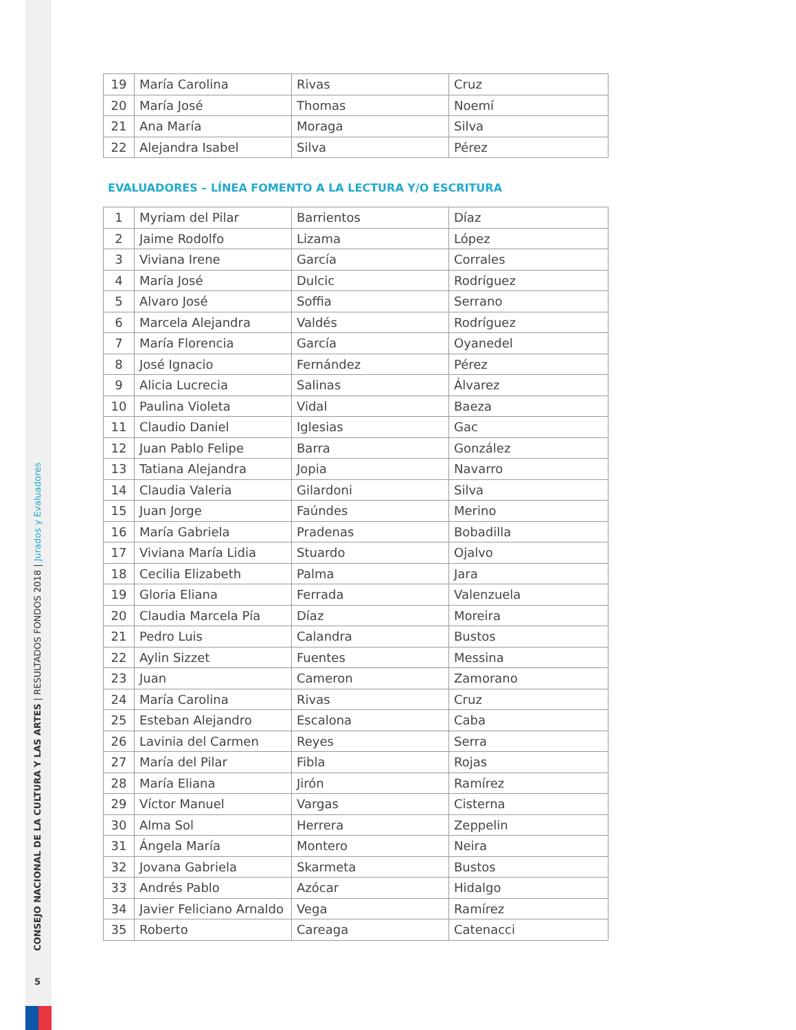CONSEJO NACIONAL DE LA CULTURA Y LAS ARTES | RESULTADOS FONDOS 2018 | Jurados y Evaluadores
5
| 19 | María Carolina | Rivas | Cruz |
| 20 | María José | Thomas | Noemí |
| 21 | Ana María | Moraga | Silva |
| 22 | Alejandra Isabel | Silva | Pérez |
EVALUADORES – LÍNEA FOMENTO A LA LECTURA Y/O ESCRITURA
| 1 | Myriam del Pilar | Barrientos | Díaz |
| 2 | Jaime Rodolfo | Lizama | López |
| 3 | Viviana Irene | García | Corrales |
| 4 | María José | Dulcic | Rodríguez |
| 5 | Alvaro José | Soffia | Serrano |
| 6 | Marcela Alejandra | Valdés | Rodríguez |
| 7 | María Florencia | García | Oyanedel |
| 8 | José Ignacio | Fernández | Pérez |
| 9 | Alicia Lucrecia | Salinas | Álvarez |
| 10 | Paulina Violeta | Vidal | Baeza |
| 11 | Claudio Daniel | Iglesias | Gac |
| 12 | Juan Pablo Felipe | Barra | González |
| 13 | Tatiana Alejandra | Jopia | Navarro |
| 14 | Claudia Valeria | Gilardoni | Silva |
| 15 | Juan Jorge | Faúndes | Merino |
| 16 | María Gabriela | Pradenas | Bobadilla |
| 17 | Viviana María Lidia | Stuardo | Ojalvo |
| 18 | Cecilia Elizabeth | Palma | Jara |
| 19 | Gloria Eliana | Ferrada | Valenzuela |
| 20 | Claudia Marcela Pía | Díaz | Moreira |
| 21 | Pedro Luis | Calandra | Bustos |
| 22 | Aylin Sizzet | Fuentes | Messina |
| 23 | Juan | Cameron | Zamorano |
| 24 | María Carolina | Rivas | Cruz |
| 25 | Esteban Alejandro | Escalona | Caba |
| 26 | Lavinia del Carmen | Reyes | Serra |
| 27 | María del Pilar | Fibla | Rojas |
| 28 | María Eliana | Jirón | Ramírez |
| 29 | Víctor Manuel | Vargas | Cisterna |
| 30 | Alma Sol | Herrera | Zeppelin |
| 31 | Ángela María | Montero | Neira |
| 32 | Jovana Gabriela | Skarmeta | Bustos |
| 33 | Andrés Pablo | Azócar | Hidalgo |
| 34 | Javier Feliciano Arnaldo | Vega | Ramírez |
| 35 | Roberto | Careaga | Catenacci |